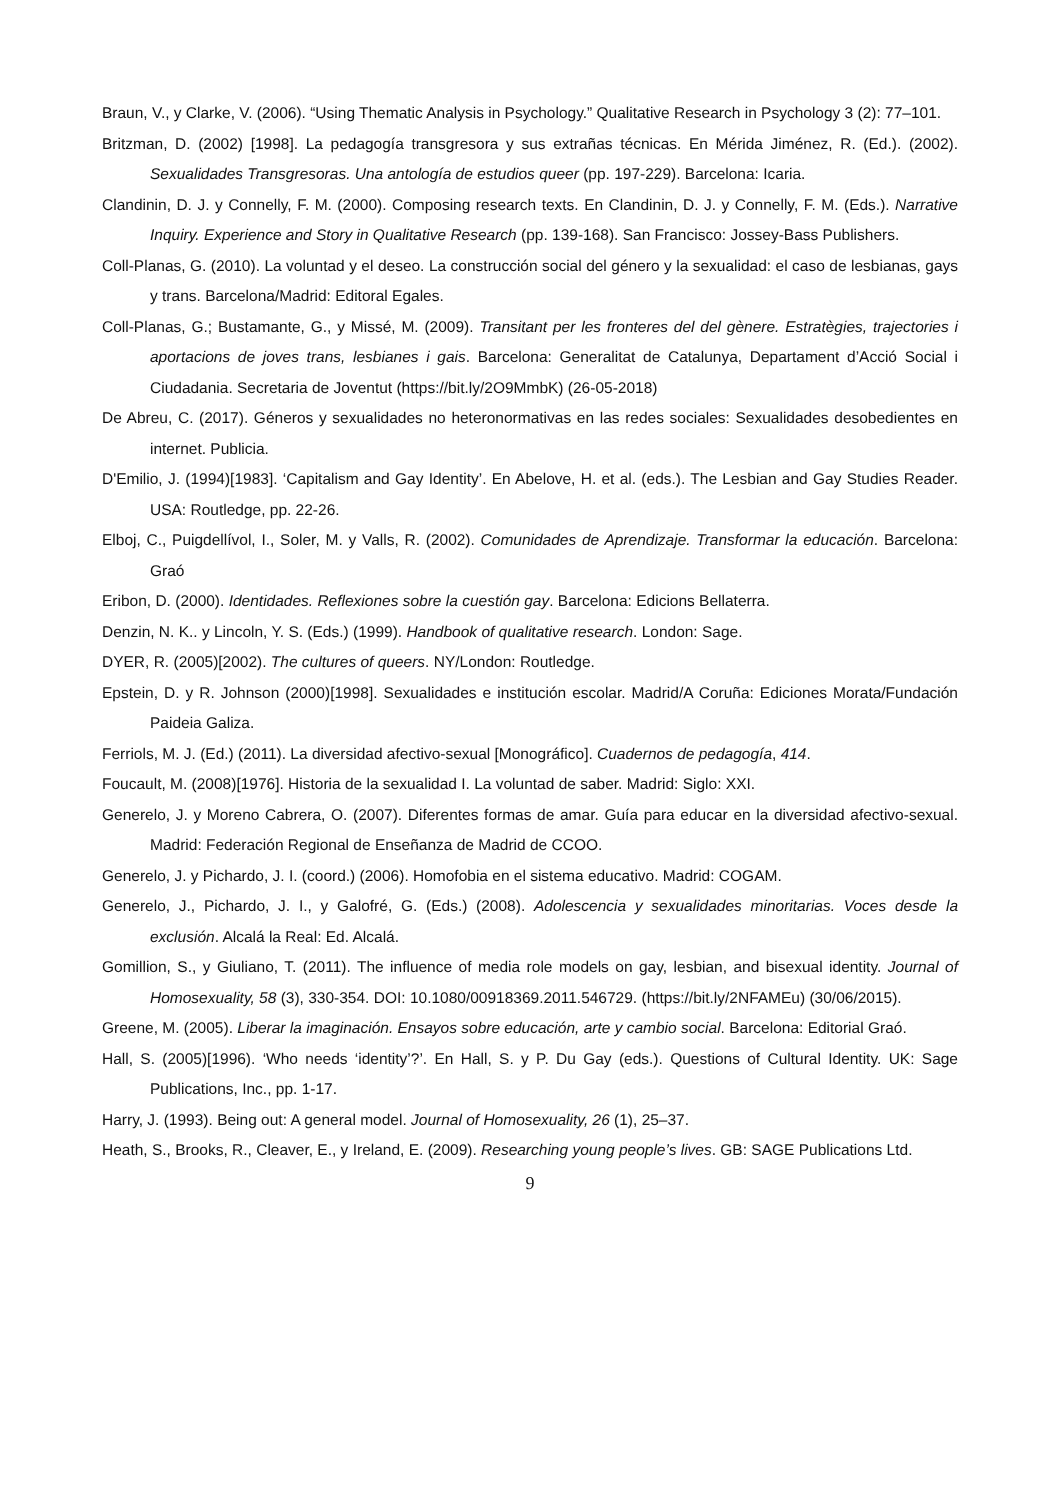Braun, V., y Clarke, V. (2006). “Using Thematic Analysis in Psychology.” Qualitative Research in Psychology 3 (2): 77–101.
Britzman, D. (2002) [1998]. La pedagogía transgresora y sus extrañas técnicas. En Mérida Jiménez, R. (Ed.). (2002). Sexualidades Transgresoras. Una antología de estudios queer (pp. 197-229). Barcelona: Icaria.
Clandinin, D. J. y Connelly, F. M. (2000). Composing research texts. En Clandinin, D. J. y Connelly, F. M. (Eds.). Narrative Inquiry. Experience and Story in Qualitative Research (pp. 139-168). San Francisco: Jossey-Bass Publishers.
Coll-Planas, G. (2010). La voluntad y el deseo. La construcción social del género y la sexualidad: el caso de lesbianas, gays y trans. Barcelona/Madrid: Editoral Egales.
Coll-Planas, G.; Bustamante, G., y Missé, M. (2009). Transitant per les fronteres del del gènere. Estratègies, trajectories i aportacions de joves trans, lesbianes i gais. Barcelona: Generalitat de Catalunya, Departament d’Acció Social i Ciudadania. Secretaria de Joventut (https://bit.ly/2O9MmbK) (26-05-2018)
De Abreu, C. (2017). Géneros y sexualidades no heteronormativas en las redes sociales: Sexualidades desobedientes en internet. Publicia.
D'Emilio, J. (1994)[1983]. ‘Capitalism and Gay Identity’. En Abelove, H. et al. (eds.). The Lesbian and Gay Studies Reader. USA: Routledge, pp. 22-26.
Elboj, C., Puigdellívol, I., Soler, M. y Valls, R. (2002). Comunidades de Aprendizaje. Transformar la educación. Barcelona: Graó
Eribon, D. (2000). Identidades. Reflexiones sobre la cuestión gay. Barcelona: Edicions Bellaterra.
Denzin, N. K.. y Lincoln, Y. S. (Eds.) (1999). Handbook of qualitative research. London: Sage.
DYER, R. (2005)[2002). The cultures of queers. NY/London: Routledge.
Epstein, D. y R. Johnson (2000)[1998]. Sexualidades e institución escolar. Madrid/A Coruña: Ediciones Morata/Fundación Paideia Galiza.
Ferriols, M. J. (Ed.) (2011). La diversidad afectivo-sexual [Monográfico]. Cuadernos de pedagogía, 414.
Foucault, M. (2008)[1976]. Historia de la sexualidad I. La voluntad de saber. Madrid: Siglo: XXI.
Generelo, J. y Moreno Cabrera, O. (2007). Diferentes formas de amar. Guía para educar en la diversidad afectivo-sexual. Madrid: Federación Regional de Enseñanza de Madrid de CCOO.
Generelo, J. y Pichardo, J. I. (coord.) (2006). Homofobia en el sistema educativo. Madrid: COGAM.
Generelo, J., Pichardo, J. I., y Galofré, G. (Eds.) (2008). Adolescencia y sexualidades minoritarias. Voces desde la exclusión. Alcalá la Real: Ed. Alcalá.
Gomillion, S., y Giuliano, T. (2011). The influence of media role models on gay, lesbian, and bisexual identity. Journal of Homosexuality, 58 (3), 330-354. DOI: 10.1080/00918369.2011.546729. (https://bit.ly/2NFAMEu) (30/06/2015).
Greene, M. (2005). Liberar la imaginación. Ensayos sobre educación, arte y cambio social. Barcelona: Editorial Graó.
Hall, S. (2005)[1996). ‘Who needs ‘identity’?’. En Hall, S. y P. Du Gay (eds.). Questions of Cultural Identity. UK: Sage Publications, Inc., pp. 1-17.
Harry, J. (1993). Being out: A general model. Journal of Homosexuality, 26 (1), 25–37.
Heath, S., Brooks, R., Cleaver, E., y Ireland, E. (2009). Researching young people’s lives. GB: SAGE Publications Ltd.
9